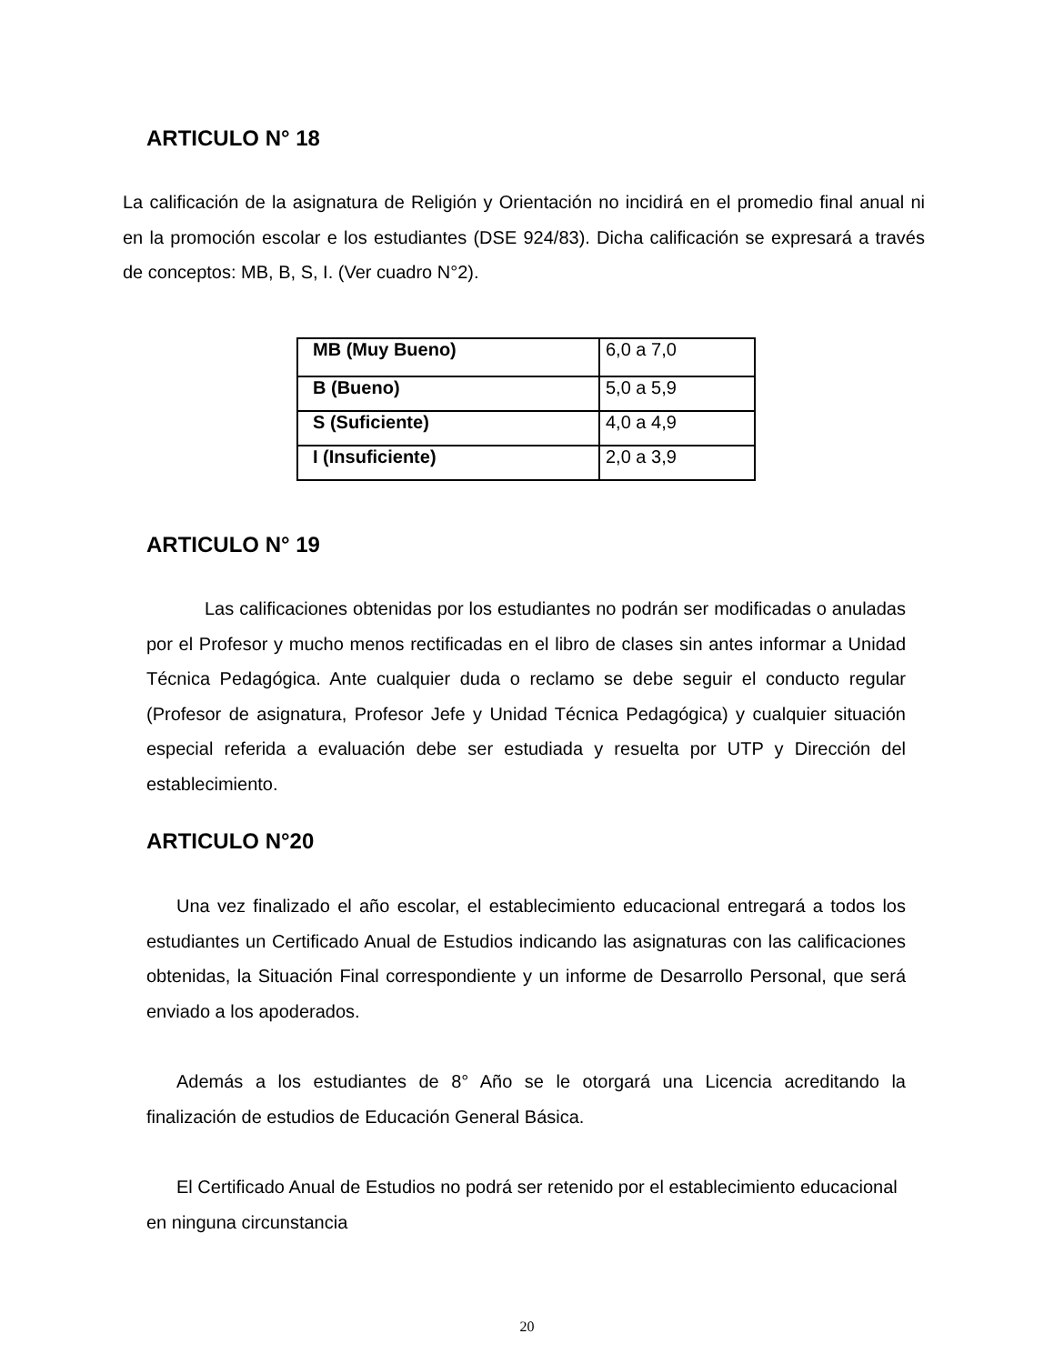ARTICULO N° 18
La calificación de la asignatura de Religión y Orientación no incidirá en el promedio final anual ni en la promoción escolar e los estudiantes (DSE 924/83). Dicha calificación se expresará a través de conceptos: MB, B, S, I. (Ver cuadro N°2).
| MB (Muy Bueno) | 6,0 a 7,0 |
| B (Bueno) | 5,0 a 5,9 |
| S (Suficiente) | 4,0 a 4,9 |
| I (Insuficiente) | 2,0 a 3,9 |
ARTICULO N° 19
Las calificaciones obtenidas por los estudiantes no podrán ser modificadas o anuladas por el Profesor y mucho menos rectificadas en el libro de clases sin antes informar a Unidad Técnica Pedagógica. Ante cualquier duda o reclamo se debe seguir el conducto regular (Profesor de asignatura, Profesor Jefe y Unidad Técnica Pedagógica) y cualquier situación especial referida a evaluación debe ser estudiada y resuelta por UTP y Dirección del establecimiento.
ARTICULO N°20
Una vez finalizado el año escolar, el establecimiento educacional entregará a todos los estudiantes un Certificado Anual de Estudios indicando las asignaturas con las calificaciones obtenidas, la Situación Final correspondiente y un informe de Desarrollo Personal, que será enviado a los apoderados.
Además a los estudiantes de 8° Año se le otorgará una Licencia acreditando la finalización de estudios de Educación General Básica.
El Certificado Anual de Estudios no podrá ser retenido por el establecimiento educacional en ninguna circunstancia
20